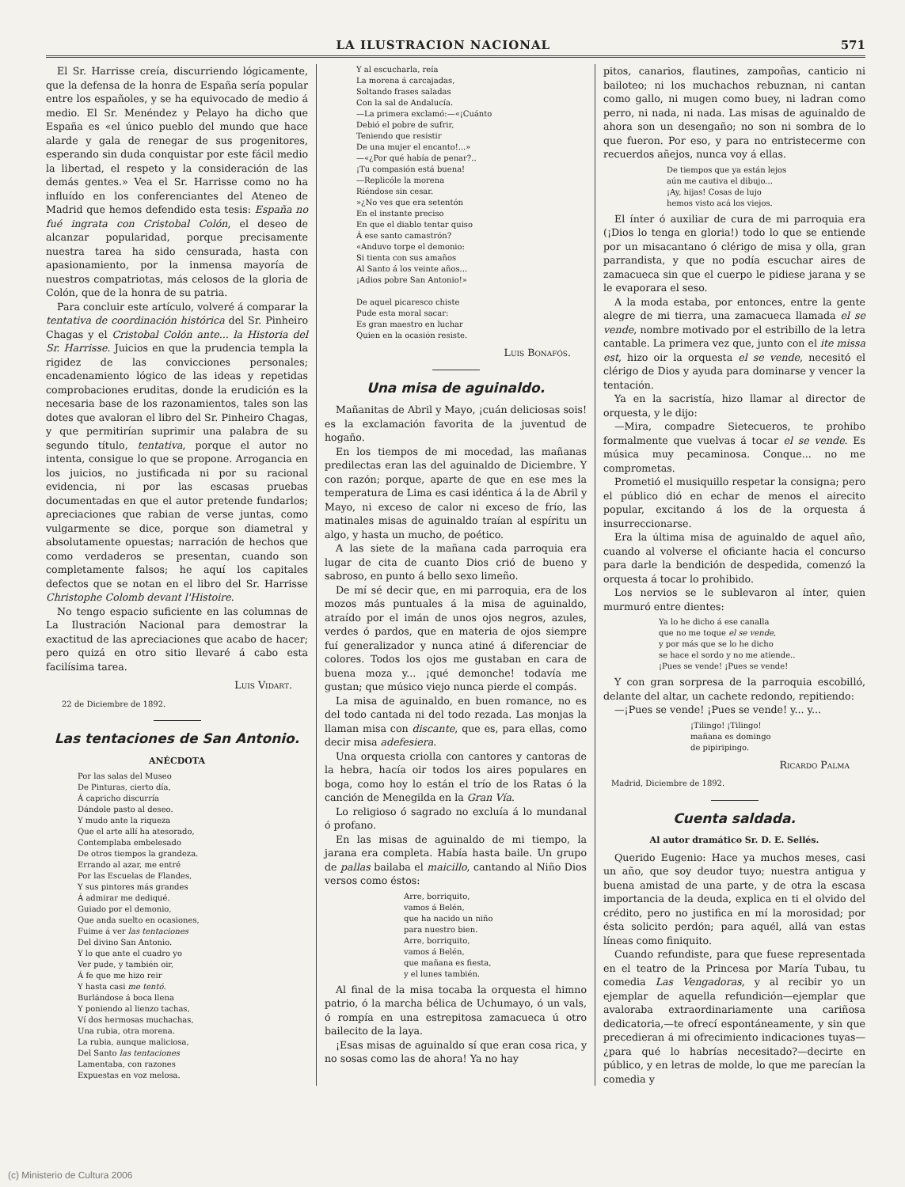LA ILUSTRACION NACIONAL 571
El Sr. Harrisse creía, discurriendo lógicamente, que la defensa de la honra de España sería popular entre los españoles, y se ha equivocado de medio á medio. El Sr. Menéndez y Pelayo ha dicho que España es «el único pueblo del mundo que hace alarde y gala de renegar de sus progenitores, esperando sin duda conquistar por este fácil medio la libertad, el respeto y la consideración de las demás gentes.» Vea el Sr. Harrisse como no ha influído en los conferenciantes del Ateneo de Madrid que hemos defendido esta tesis: España no fué ingrata con Cristobal Colón, el deseo de alcanzar popularidad, porque precisamente nuestra tarea ha sido censurada, hasta con apasionamiento, por la inmensa mayoría de nuestros compatriotas, más celosos de la gloria de Colón, que de la honra de su patria.
Para concluir este artículo, volveré á comparar la tentativa de coordinación histórica del Sr. Pinheiro Chagas y el Cristobal Colón ante... la Historia del Sr. Harrisse. Juicios en que la prudencia templa la rigidez de las convicciones personales; encadenamiento lógico de las ideas y repetidas comprobaciones eruditas, donde la erudición es la necesaria base de los razonamientos, tales son las dotes que avaloran el libro del Sr. Pinheiro Chagas, y que permitirían suprimir una palabra de su segundo título, tentativa, porque el autor no intenta, consigue lo que se propone. Arrogancia en los juicios, no justificada ni por su racional evidencia, ni por las escasas pruebas documentadas en que el autor pretende fundarlos; apreciaciones que rabian de verse juntas, como vulgarmente se dice, porque son diametral y absolutamente opuestas; narración de hechos que como verdaderos se presentan, cuando son completamente falsos; he aquí los capitales defectos que se notan en el libro del Sr. Harrisse Christophe Colomb devant l'Histoire.
No tengo espacio suficiente en las columnas de La Ilustración Nacional para demostrar la exactitud de las apreciaciones que acabo de hacer; pero quizá en otro sitio llevaré á cabo esta facilísima tarea.
Luis Vidart.
22 de Diciembre de 1892.
Las tentaciones de San Antonio.
ANÉCDOTA
Por las salas del Museo
De Pinturas, cierto día,
Á capricho discurría
Dándole pasto al deseo.
Y mudo ante la riqueza
Que el arte allí ha atesorado,
Contemplaba embelesado
De otros tiempos la grandeza.
Errando al azar, me entré
Por las Escuelas de Flandes,
Y sus pintores más grandes
Á admirar me dediqué.
Guiado por el demonio,
Que anda suelto en ocasiones,
Fuime á ver las tentaciones
Del divino San Antonio.
Y lo que ante el cuadro yo
Ver pude, y también oir,
Á fe que me hizo reir
Y hasta casi me tentó.
Burlándose á boca llena
Y poniendo al lienzo tachas,
Ví dos hermosas muchachas,
Una rubia, otra morena.
La rubia, aunque maliciosa,
Del Santo las tentaciones
Lamentaba, con razones
Expuestas en voz melosa.
Y al escucharla, reía
La morena á carcajadas,
Soltando frases saladas
Con la sal de Andalucía.
—La primera exclamó:—«¡Cuánto
Debió el pobre de sufrir,
Teniendo que resistir
De una mujer el encanto!...»
—«¿Por qué había de penar?..
¡Tu compasión está buena!
—Replicóle la morena
Riéndose sin cesar.
»¿No ves que era setentón
En el instante preciso
En que el diablo tentar quiso
Á ese santo camastrón?
«Anduvo torpe el demonio:
Si tienta con sus amaños
Al Santo á los veinte años...
¡Adios pobre San Antonio!»
De aquel picaresco chiste
Pude esta moral sacar:
Es gran maestro en luchar
Quien en la ocasión resiste.
Luis Bonafós.
Una misa de aguinaldo.
Mañanitas de Abril y Mayo, ¡cuán deliciosas sois! es la exclamación favorita de la juventud de hogaño.
En los tiempos de mi mocedad, las mañanas predilectas eran las del aguinaldo de Diciembre. Y con razón; porque, aparte de que en ese mes la temperatura de Lima es casi idéntica á la de Abril y Mayo, ni exceso de calor ni exceso de frío, las matinales misas de aguinaldo traían al espíritu un algo, y hasta un mucho, de poético.
A las siete de la mañana cada parroquia era lugar de cita de cuanto Dios crió de bueno y sabroso, en punto á bello sexo limeño.
De mí sé decir que, en mi parroquia, era de los mozos más puntuales á la misa de aguinaldo, atraído por el imán de unos ojos negros, azules, verdes ó pardos, que en materia de ojos siempre fuí generalizador y nunca atiné á diferenciar de colores. Todos los ojos me gustaban en cara de buena moza y... ¡qué demonche! todavía me gustan; que músico viejo nunca pierde el compás.
La misa de aguinaldo, en buen romance, no es del todo cantada ni del todo rezada. Las monjas la llaman misa con discante, que es, para ellas, como decir misa adefesiera.
Una orquesta criolla con cantores y cantoras de la hebra, hacía oir todos los aires populares en boga, como hoy lo están el trío de los Ratas ó la canción de Menegilda en la Gran Vía.
Lo religioso ó sagrado no excluía á lo mundanal ó profano.
En las misas de aguinaldo de mi tiempo, la jarana era completa. Había hasta baile. Un grupo de pallas bailaba el maicillo, cantando al Niño Dios versos como éstos:
Arre, borriquito,
vamos á Belén,
que ha nacido un niño
para nuestro bien.
Arre, borriquito,
vamos á Belén,
que mañana es fiesta,
y el lunes también.
Al final de la misa tocaba la orquesta el himno patrio, ó la marcha bélica de Uchumayo, ó un vals, ó rompía en una estrepitosa zamacueca ú otro bailecito de la laya.
¡Esas misas de aguinaldo sí que eran cosa rica, y no sosas como las de ahora! Ya no hay
pitos, canarios, flautines, zampoñas, canticio ni bailoteo; ni los muchachos rebuznan, ni cantan como gallo, ni mugen como buey, ni ladran como perro, ni nada, ni nada. Las misas de aguinaldo de ahora son un desengaño; no son ni sombra de lo que fueron. Por eso, y para no entristecerme con recuerdos añejos, nunca voy á ellas.
De tiempos que ya están lejos
aún me cautiva el dibujo...
¡Ay, hijas! Cosas de lujo
hemos visto acá los viejos.
El ínter ó auxiliar de cura de mi parroquia era (¡Dios lo tenga en gloria!) todo lo que se entiende por un misacantano ó clérigo de misa y olla, gran parrandista, y que no podía escuchar aires de zamacueca sin que el cuerpo le pidiese jarana y se le evaporara el seso.
A la moda estaba, por entonces, entre la gente alegre de mi tierra, una zamacueca llamada el se vende, nombre motivado por el estribillo de la letra cantable. La primera vez que, junto con el ite missa est, hizo oir la orquesta el se vende, necesitó el clérigo de Dios y ayuda para dominarse y vencer la tentación.
Ya en la sacristía, hizo llamar al director de orquesta, y le dijo:
—Mira, compadre Sietecueros, te prohibo formalmente que vuelvas á tocar el se vende. Es música muy pecaminosa. Conque... no me comprometas.
Prometió el musiquillo respetar la consigna; pero el público dió en echar de menos el airecito popular, excitando á los de la orquesta á insurreccionarse.
Era la última misa de aguinaldo de aquel año, cuando al volverse el oficiante hacia el concurso para darle la bendición de despedida, comenzó la orquesta á tocar lo prohibido.
Los nervios se le sublevaron al ínter, quien murmuró entre dientes:
Ya lo he dicho á ese canalla
que no me toque el se vende,
y por más que se lo he dicho
se hace el sordo y no me atiende..
¡Pues se vende! ¡Pues se vende!
Y con gran sorpresa de la parroquia escobilló, delante del altar, un cachete redondo, repitiendo:
—¡Pues se vende! ¡Pues se vende! y... y...
¡Tilingo! ¡Tilingo!
mañana es domingo
de pipiripingo.
Ricardo Palma
Madrid, Diciembre de 1892.
Cuenta saldada.
Al autor dramático Sr. D. E. Sellés.
Querido Eugenio: Hace ya muchos meses, casi un año, que soy deudor tuyo; nuestra antigua y buena amistad de una parte, y de otra la escasa importancia de la deuda, explica en ti el olvido del crédito, pero no justifica en mí la morosidad; por ésta solicito perdón; para aquél, allá van estas líneas como finiquito.
Cuando refundiste, para que fuese representada en el teatro de la Princesa por María Tubau, tu comedia Las Vengadoras, y al recibir yo un ejemplar de aquella refundición—ejemplar que avaloraba extraordinariamente una cariñosa dedicatoria,—te ofrecí espontáneamente, y sin que precedieran á mi ofrecimiento indicaciones tuyas—¿para qué lo habrías necesitado?—decirte en público, y en letras de molde, lo que me parecían la comedia y
(c) Ministerio de Cultura 2006